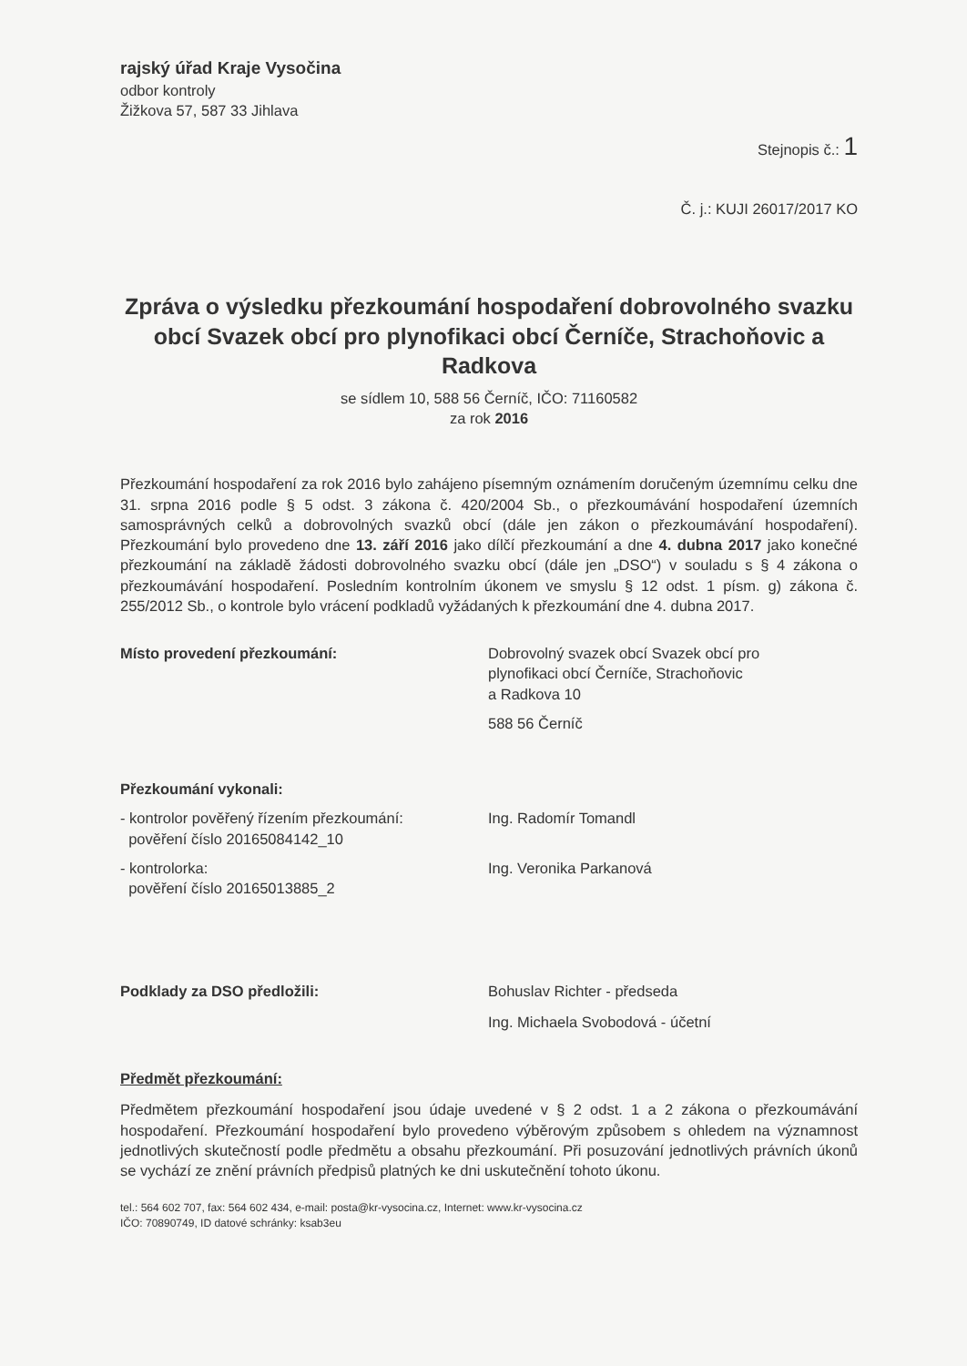rajský úřad Kraje Vysočina
odbor kontroly
Žižkova 57, 587 33 Jihlava
Stejnopis č.: 1
Č. j.: KUJI 26017/2017 KO
Zpráva o výsledku přezkoumání hospodaření dobrovolného svazku obcí Svazek obcí pro plynofikaci obcí Černíče, Strachoňovic a Radkova
se sídlem 10, 588 56 Černíč, IČO: 71160582
za rok 2016
Přezkoumání hospodaření za rok 2016 bylo zahájeno písemným oznámením doručeným územnímu celku dne 31. srpna 2016 podle § 5 odst. 3 zákona č. 420/2004 Sb., o přezkoumávání hospodaření územních samosprávných celků a dobrovolných svazků obcí (dále jen zákon o přezkoumávání hospodaření). Přezkoumání bylo provedeno dne 13. září 2016 jako dílčí přezkoumání a dne 4. dubna 2017 jako konečné přezkoumání na základě žádosti dobrovolného svazku obcí (dále jen „DSO“) v souladu s § 4 zákona o přezkoumávání hospodaření. Posledním kontrolním úkonem ve smyslu § 12 odst. 1 písm. g) zákona č. 255/2012 Sb., o kontrole bylo vrácení podkladů vyžádaných k přezkoumání dne 4. dubna 2017.
Místo provedení přezkoumání: Dobrovolný svazek obcí Svazek obcí pro
plynofikaci obcí Černíče, Strachoňovic
a Radkova 10
588 56 Černíč
Přezkoumání vykonali:
- kontrolor pověřený řízením přezkoumání:
pověření číslo 20165084142_10
Ing. Radomír Tomandl
- kontrolorka:
pověření číslo 20165013885_2
Ing. Veronika Parkanová
Podklady za DSO předložili: Bohuslav Richter - předseda
Ing. Michaela Svobodová - účetní
Předmět přezkoumání:
Předmětem přezkoumání hospodaření jsou údaje uvedené v § 2 odst. 1 a 2 zákona o přezkoumávání hospodaření. Přezkoumání hospodaření bylo provedeno výběrovým způsobem s ohledem na významnost jednotlivých skutečností podle předmětu a obsahu přezkoumání. Při posuzování jednotlivých právních úkonů se vychází ze znění právních předpisů platných ke dni uskutečnění tohoto úkonu.
tel.: 564 602 707, fax: 564 602 434, e-mail: posta@kr-vysocina.cz, Internet: www.kr-vysocina.cz
IČO: 70890749, ID datové schránky: ksab3eu